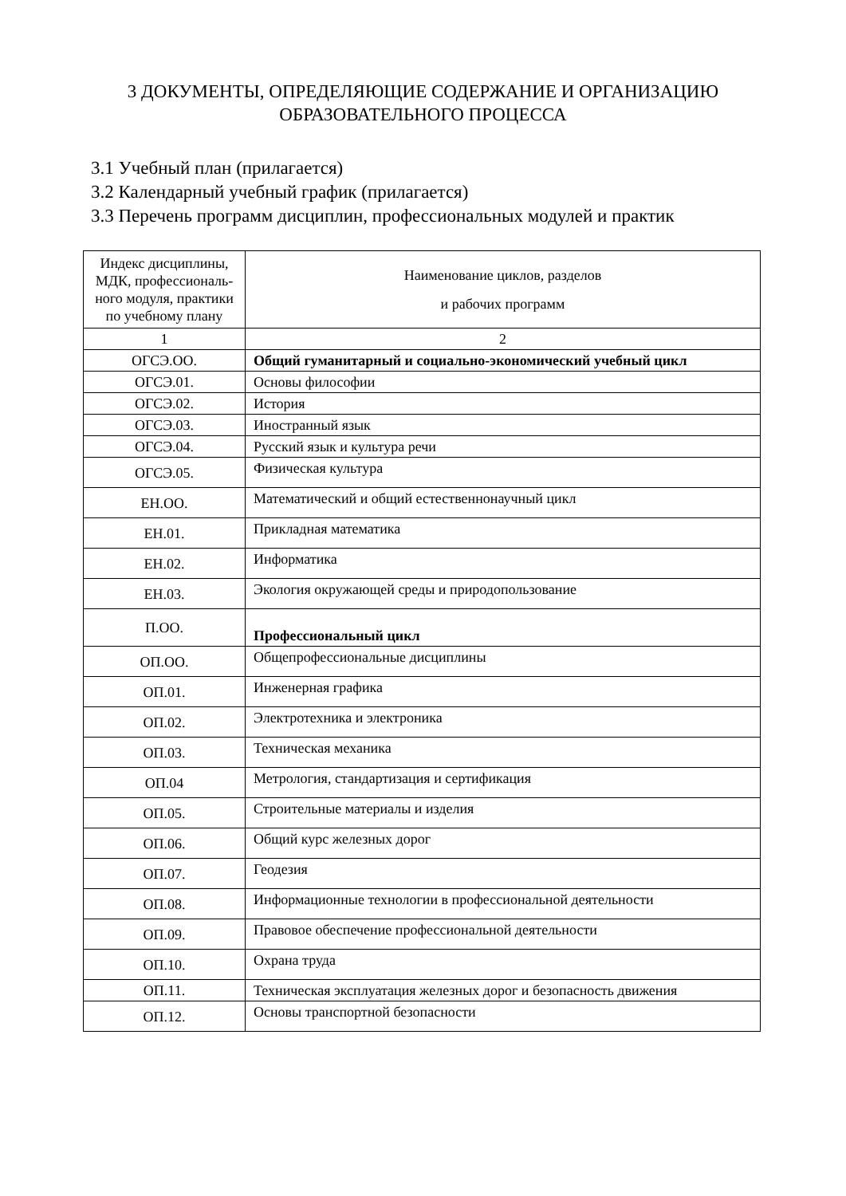3 ДОКУМЕНТЫ, ОПРЕДЕЛЯЮЩИЕ СОДЕРЖАНИЕ И ОРГАНИЗАЦИЮ
ОБРАЗОВАТЕЛЬНОГО ПРОЦЕССА
3.1 Учебный план (прилагается)
3.2 Календарный учебный график (прилагается)
3.3 Перечень программ дисциплин, профессиональных модулей и практик
| Индекс дисциплины, МДК, профессиональ-ного модуля, практики по учебному плану | Наименование циклов, разделов и рабочих программ |
| --- | --- |
| 1 | 2 |
| ОГСЭ.ОО. | Общий гуманитарный и социально-экономический учебный цикл |
| ОГСЭ.01. | Основы философии |
| ОГСЭ.02. | История |
| ОГСЭ.03. | Иностранный язык |
| ОГСЭ.04. | Русский язык и культура речи |
| ОГСЭ.05. | Физическая культура |
| ЕН.ОО. | Математический и общий естественнонаучный цикл |
| ЕН.01. | Прикладная математика |
| ЕН.02. | Информатика |
| ЕН.03. | Экология окружающей среды и природопользование |
| П.ОО. | Профессиональный цикл |
| ОП.ОО. | Общепрофессиональные дисциплины |
| ОП.01. | Инженерная графика |
| ОП.02. | Электротехника и электроника |
| ОП.03. | Техническая механика |
| ОП.04 | Метрология, стандартизация и сертификация |
| ОП.05. | Строительные материалы и изделия |
| ОП.06. | Общий курс железных дорог |
| ОП.07. | Геодезия |
| ОП.08. | Информационные технологии в профессиональной деятельности |
| ОП.09. | Правовое обеспечение профессиональной деятельности |
| ОП.10. | Охрана труда |
| ОП.11. | Техническая эксплуатация железных дорог и безопасность движения |
| ОП.12. | Основы транспортной безопасности |